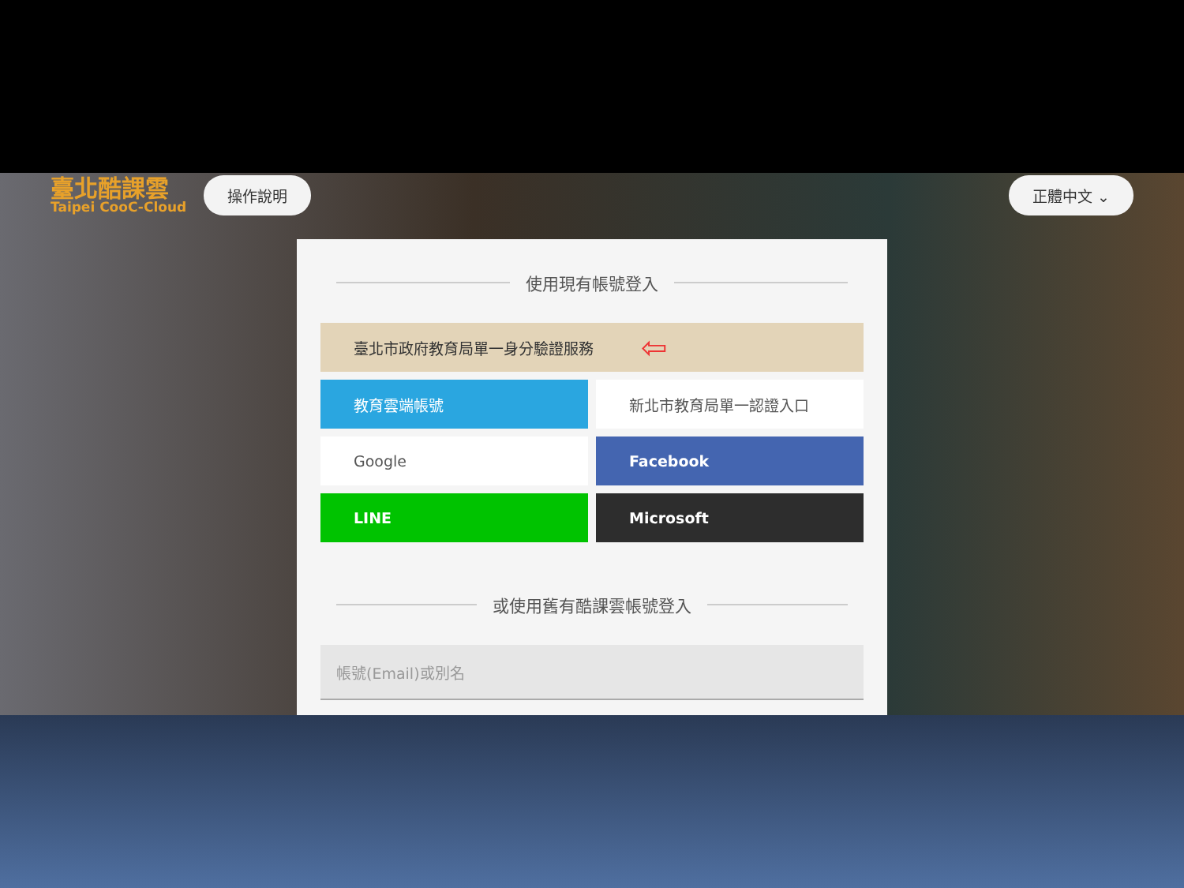臺北酷課雲
Taipei CooC-Cloud
操作說明 正體中文 ⌄
使用現有帳號登入
臺北市政府教育局單一身分驗證服務 ⇦
教育雲端帳號
新北市教育局單一認證入口
Google
Facebook
LINE
Microsoft
或使用舊有酷課雲帳號登入
帳號(Email)或別名